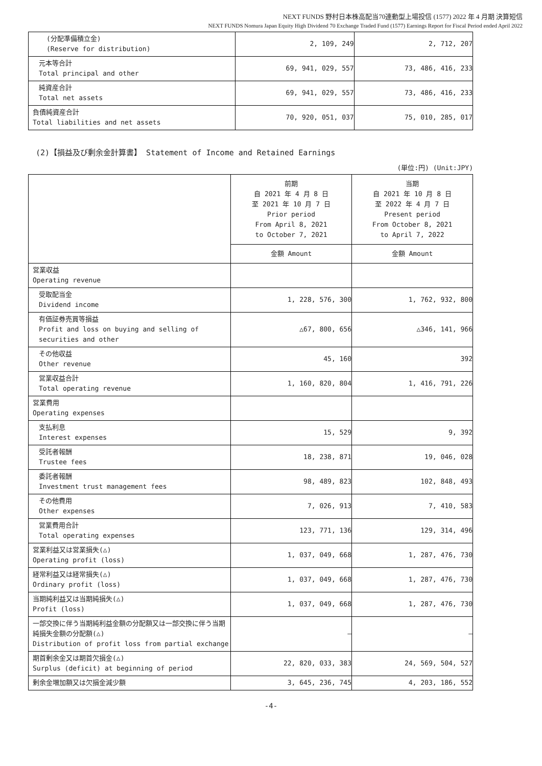NEXT FUNDS 野村日本株高配当70連動型上場投信 (1577) 2022 年 4 月期 決算短信
NEXT FUNDS Nomura Japan Equity High Dividend 70 Exchange Traded Fund (1577) Earnings Report for Fiscal Period ended April 2022
| (分配準備積立金) (Reserve for distribution) | 2, 109, 249 | 2, 712, 207 |
| 元本等合計 Total principal and other | 69, 941, 029, 557 | 73, 486, 416, 233 |
| 純資産合計 Total net assets | 69, 941, 029, 557 | 73, 486, 416, 233 |
| 負債純資産合計 Total liabilities and net assets | 70, 920, 051, 037 | 75, 010, 285, 017 |
(2)【損益及び剰余金計算書】 Statement of Income and Retained Earnings
(単位:円) (Unit:JPY)
| | 前期 自 2021 年 4 月 8 日 至 2021 年 10 月 7 日 Prior period From April 8, 2021 to October 7, 2021 | 当期 自 2021 年 10 月 8 日 至 2022 年 4 月 7 日 Present period From October 8, 2021 to April 7, 2022 |
| --- | --- | --- |
| | 金額 Amount | 金額 Amount |
| 営業収益 Operating revenue | | |
| 受取配当金 Dividend income | 1, 228, 576, 300 | 1, 762, 932, 800 |
| 有価証券売買等損益 Profit and loss on buying and selling of securities and other | △67, 800, 656 | △346, 141, 966 |
| その他収益 Other revenue | 45, 160 | 392 |
| 営業収益合計 Total operating revenue | 1, 160, 820, 804 | 1, 416, 791, 226 |
| 営業費用 Operating expenses | | |
| 支払利息 Interest expenses | 15, 529 | 9, 392 |
| 受託者報酬 Trustee fees | 18, 238, 871 | 19, 046, 028 |
| 委託者報酬 Investment trust management fees | 98, 489, 823 | 102, 848, 493 |
| その他費用 Other expenses | 7, 026, 913 | 7, 410, 583 |
| 営業費用合計 Total operating expenses | 123, 771, 136 | 129, 314, 496 |
| 営業利益又は営業損失(△) Operating profit (loss) | 1, 037, 049, 668 | 1, 287, 476, 730 |
| 経常利益又は経常損失(△) Ordinary profit (loss) | 1, 037, 049, 668 | 1, 287, 476, 730 |
| 当期純利益又は当期純損失(△) Profit (loss) | 1, 037, 049, 668 | 1, 287, 476, 730 |
| 一部交換に伴う当期純利益金額の分配額又は一部交換に伴う当期純損失金額の分配額(△) Distribution of profit loss from partial exchange | – | – |
| 期首剰余金又は期首欠損金(△) Surplus (deficit) at beginning of period | 22, 820, 033, 383 | 24, 569, 504, 527 |
| 剰余金増加額又は欠損金減少額 | 3, 645, 236, 745 | 4, 203, 186, 552 |
-4-